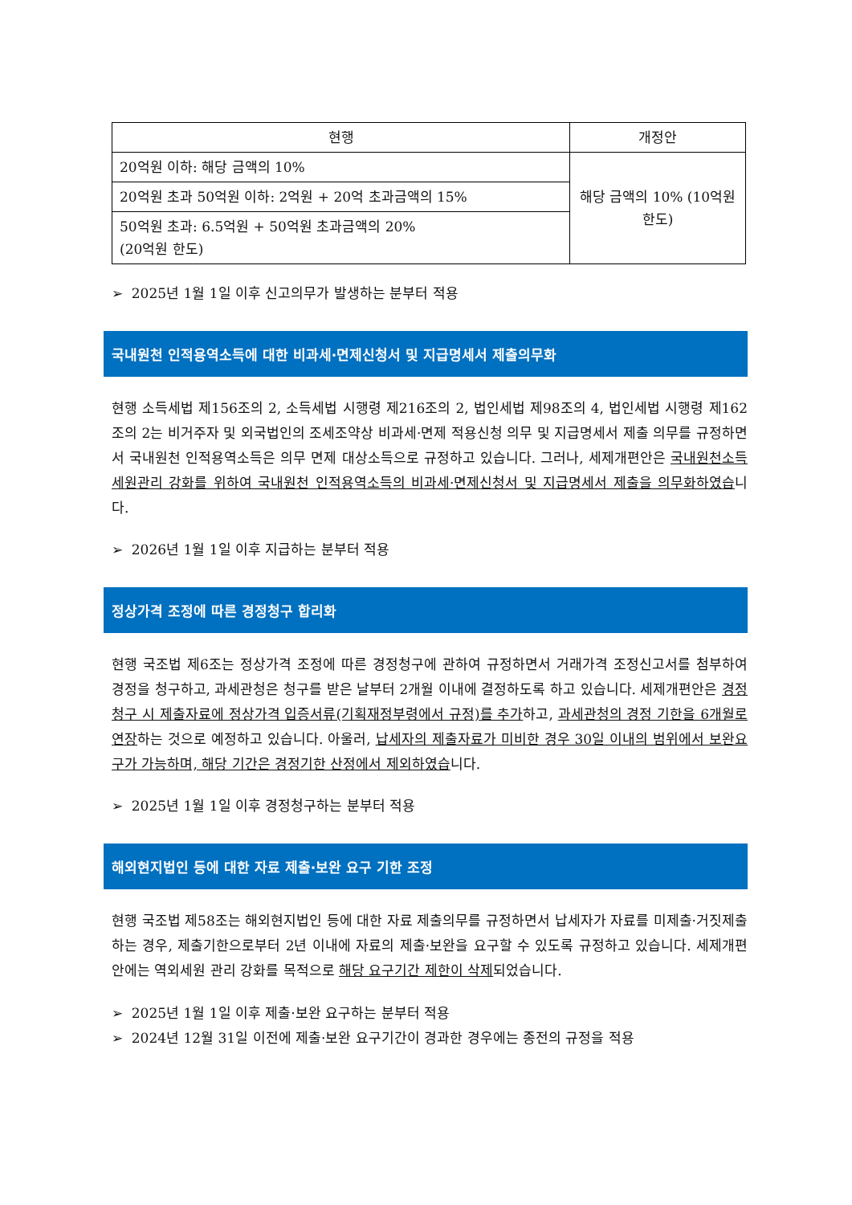| 현행 | 개정안 |
| --- | --- |
| 20억원 이하: 해당 금액의 10% | 해당 금액의 10% (10억원 한도) |
| 20억원 초과 50억원 이하: 2억원 + 20억 초과금액의 15% | |
| 50억원 초과: 6.5억원 + 50억원 초과금액의 20% (20억원 한도) | |
➢ 2025년 1월 1일 이후 신고의무가 발생하는 분부터 적용
국내원천 인적용역소득에 대한 비과세·면제신청서 및 지급명세서 제출의무화
현행 소득세법 제156조의 2, 소득세법 시행령 제216조의 2, 법인세법 제98조의 4, 법인세법 시행령 제162조의 2는 비거주자 및 외국법인의 조세조약상 비과세·면제 적용신청 의무 및 지급명세서 제출 의무를 규정하면서 국내원천 인적용역소득은 의무 면제 대상소득으로 규정하고 있습니다. 그러나, 세제개편안은 국내원천소득 세원관리 강화를 위하여 국내원천 인적용역소득의 비과세·면제신청서 및 지급명세서 제출을 의무화하였습니다.
➢ 2026년 1월 1일 이후 지급하는 분부터 적용
정상가격 조정에 따른 경정청구 합리화
현행 국조법 제6조는 정상가격 조정에 따른 경정청구에 관하여 규정하면서 거래가격 조정신고서를 첨부하여 경정을 청구하고, 과세관청은 청구를 받은 날부터 2개월 이내에 결정하도록 하고 있습니다. 세제개편안은 경정청구 시 제출자료에 정상가격 입증서류(기획재정부령에서 규정)를 추가하고, 과세관청의 경정 기한을 6개월로 연장하는 것으로 예정하고 있습니다. 아울러, 납세자의 제출자료가 미비한 경우 30일 이내의 범위에서 보완요구가 가능하며, 해당 기간은 경정기한 산정에서 제외하였습니다.
➢ 2025년 1월 1일 이후 경정청구하는 분부터 적용
해외현지법인 등에 대한 자료 제출·보완 요구 기한 조정
현행 국조법 제58조는 해외현지법인 등에 대한 자료 제출의무를 규정하면서 납세자가 자료를 미제출·거짓제출하는 경우, 제출기한으로부터 2년 이내에 자료의 제출·보완을 요구할 수 있도록 규정하고 있습니다. 세제개편안에는 역외세원 관리 강화를 목적으로 해당 요구기간 제한이 삭제되었습니다.
➢ 2025년 1월 1일 이후 제출·보완 요구하는 분부터 적용
➢ 2024년 12월 31일 이전에 제출·보완 요구기간이 경과한 경우에는 종전의 규정을 적용